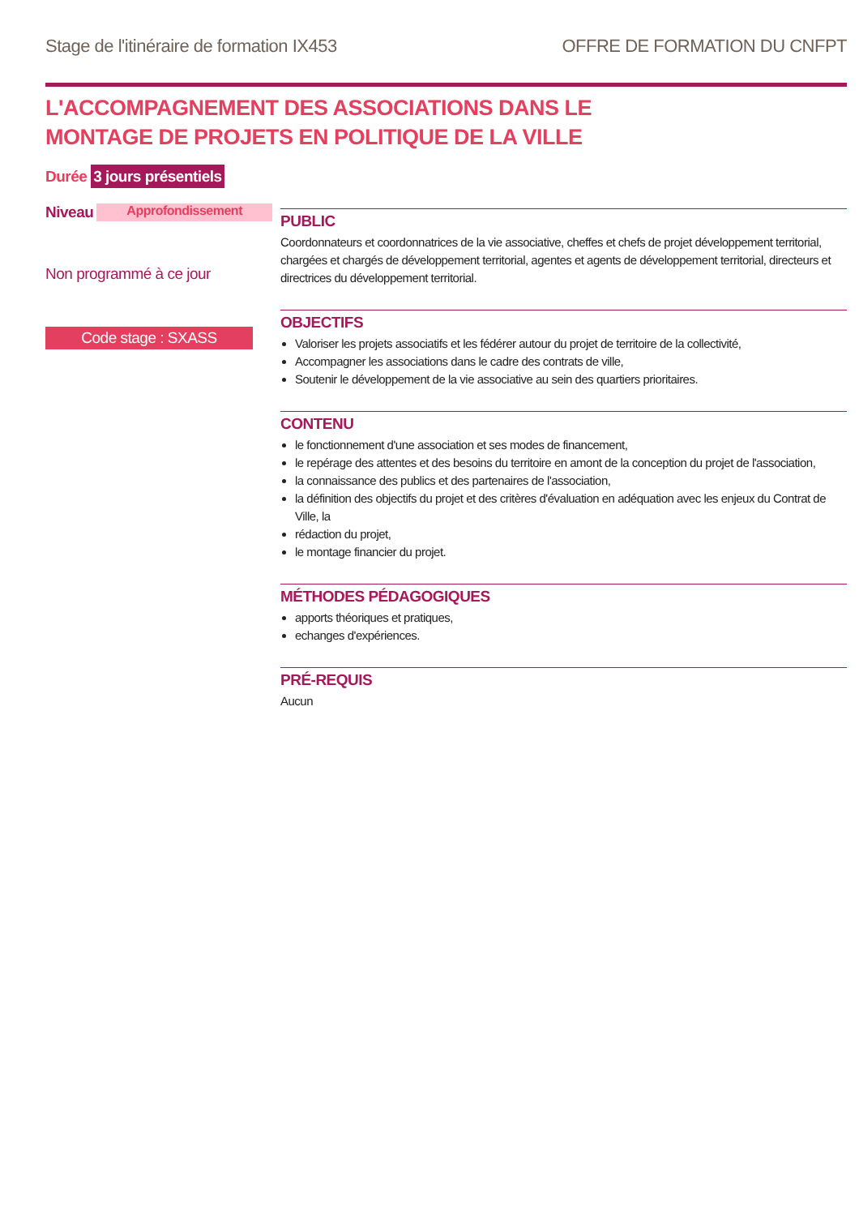Stage de l'itinéraire de formation IX453
OFFRE DE FORMATION DU CNFPT
L'ACCOMPAGNEMENT DES ASSOCIATIONS DANS LE MONTAGE DE PROJETS EN POLITIQUE DE LA VILLE
Durée 3 jours présentiels
Niveau Approfondissement
Non programmé à ce jour
Code stage : SXASS
PUBLIC
Coordonnateurs et coordonnatrices de la vie associative, cheffes et chefs de projet développement territorial, chargées et chargés de développement territorial, agentes et agents de développement territorial, directeurs et directrices du développement territorial.
OBJECTIFS
Valoriser les projets associatifs et les fédérer autour du projet de territoire de la collectivité,
Accompagner les associations dans le cadre des contrats de ville,
Soutenir le développement de la vie associative au sein des quartiers prioritaires.
CONTENU
le fonctionnement d'une association et ses modes de financement,
le repérage des attentes et des besoins du territoire en amont de la conception du projet de l'association,
la connaissance des publics et des partenaires de l'association,
la définition des objectifs du projet et des critères d'évaluation en adéquation avec les enjeux du Contrat de Ville, la
rédaction du projet,
le montage financier du projet.
MÉTHODES PÉDAGOGIQUES
apports théoriques et pratiques,
echanges d'expériences.
PRÉ-REQUIS
Aucun